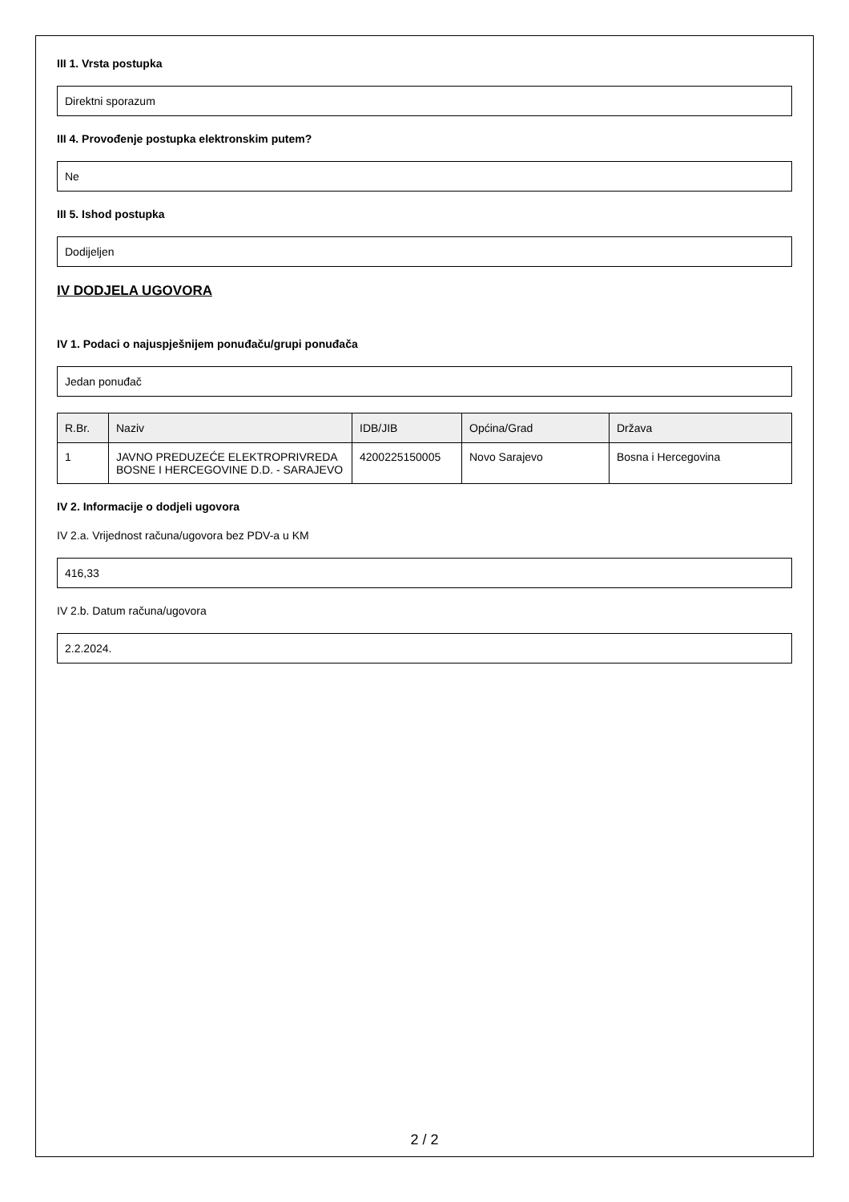III 1. Vrsta postupka
Direktni sporazum
III 4. Provođenje postupka elektronskim putem?
Ne
III 5. Ishod postupka
Dodijeljen
IV DODJELA UGOVORA
IV 1. Podaci o najuspješnijem ponuđaču/grupi ponuđača
Jedan ponuđač
| R.Br. | Naziv | IDB/JIB | Općina/Grad | Država |
| --- | --- | --- | --- | --- |
| 1 | JAVNO PREDUZEĆE ELEKTROPRIVREDA BOSNE I HERCEGOVINE D.D. - SARAJEVO | 4200225150005 | Novo Sarajevo | Bosna i Hercegovina |
IV 2. Informacije o dodjeli ugovora
IV 2.a. Vrijednost računa/ugovora bez PDV-a u KM
416,33
IV 2.b. Datum računa/ugovora
2.2.2024.
2 / 2